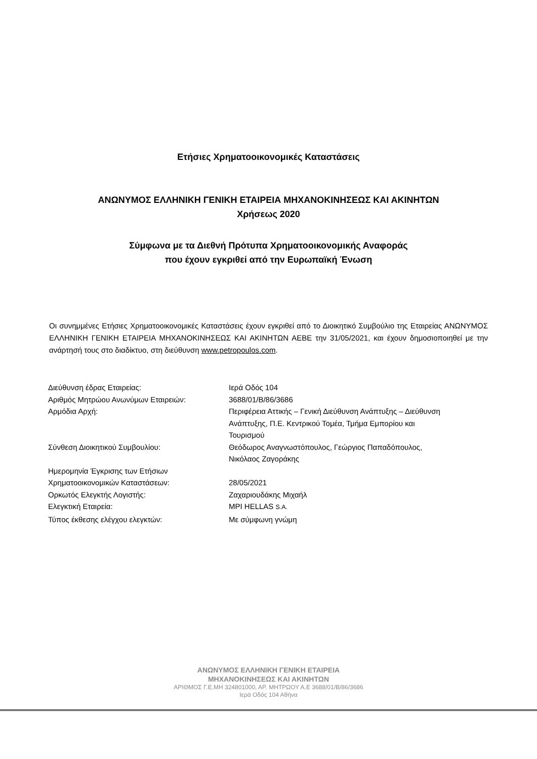Ετήσιες Χρηματοοικονομικές Καταστάσεις
ΑΝΩΝΥΜΟΣ ΕΛΛΗΝΙΚΗ ΓΕΝΙΚΗ ΕΤΑΙΡΕΙΑ ΜΗΧΑΝΟΚΙΝΗΣΕΩΣ ΚΑΙ ΑΚΙΝΗΤΩΝ
Χρήσεως 2020
Σύμφωνα με τα Διεθνή Πρότυπα Χρηματοοικονομικής Αναφοράς
που έχουν εγκριθεί από την Ευρωπαϊκή Ένωση
Οι συνημμένες Ετήσιες Χρηματοοικονομικές Καταστάσεις έχουν εγκριθεί από το Διοικητικό Συμβούλιο της Εταιρείας ΑΝΩΝΥΜΟΣ ΕΛΛΗΝΙΚΗ ΓΕΝΙΚΗ ΕΤΑΙΡΕΙΑ ΜΗΧΑΝΟΚΙΝΗΣΕΩΣ ΚΑΙ ΑΚΙΝΗΤΩΝ ΑΕΒΕ την 31/05/2021, και έχουν δημοσιοποιηθεί με την ανάρτησή τους στο διαδίκτυο, στη διεύθυνση www.petropoulos.com.
| Διεύθυνση έδρας Εταιρείας: | Ιερά Οδός 104 |
| Αριθμός Μητρώου Ανωνύμων Εταιρειών: | 3688/01/Β/86/3686 |
| Αρμόδια Αρχή: | Περιφέρεια Αττικής – Γενική Διεύθυνση Ανάπτυξης – Διεύθυνση Ανάπτυξης, Π.Ε. Κεντρικού Τομέα, Τμήμα Εμπορίου και Τουρισμού |
| Σύνθεση Διοικητικού Συμβουλίου: | Θεόδωρος Αναγνωστόπουλος, Γεώργιος Παπαδόπουλος, Νικόλαος Ζαγοράκης |
| Ημερομηνία Έγκρισης των Ετήσιων Χρηματοοικονομικών Καταστάσεων: | 28/05/2021 |
| Ορκωτός Ελεγκτής Λογιστής: | Ζαχαριουδάκης Μιχαήλ |
| Ελεγκτική Εταιρεία: | MPI HELLAS S.A. |
| Τύπος έκθεσης ελέγχου ελεγκτών: | Με σύμφωνη γνώμη |
ΑΝΩΝΥΜΟΣ ΕΛΛΗΝΙΚΗ ΓΕΝΙΚΗ ΕΤΑΙΡΕΙΑ
ΜΗΧΑΝΟΚΙΝΗΣΕΩΣ ΚΑΙ ΑΚΙΝΗΤΩΝ
ΑΡΙΘΜΟΣ Γ.Ε.ΜΗ 324801000, ΑΡ. ΜΗΤΡΩΟΥ Α.Ε 3688/01/Β/86/3686
Ιερά Οδός 104 Αθήνα